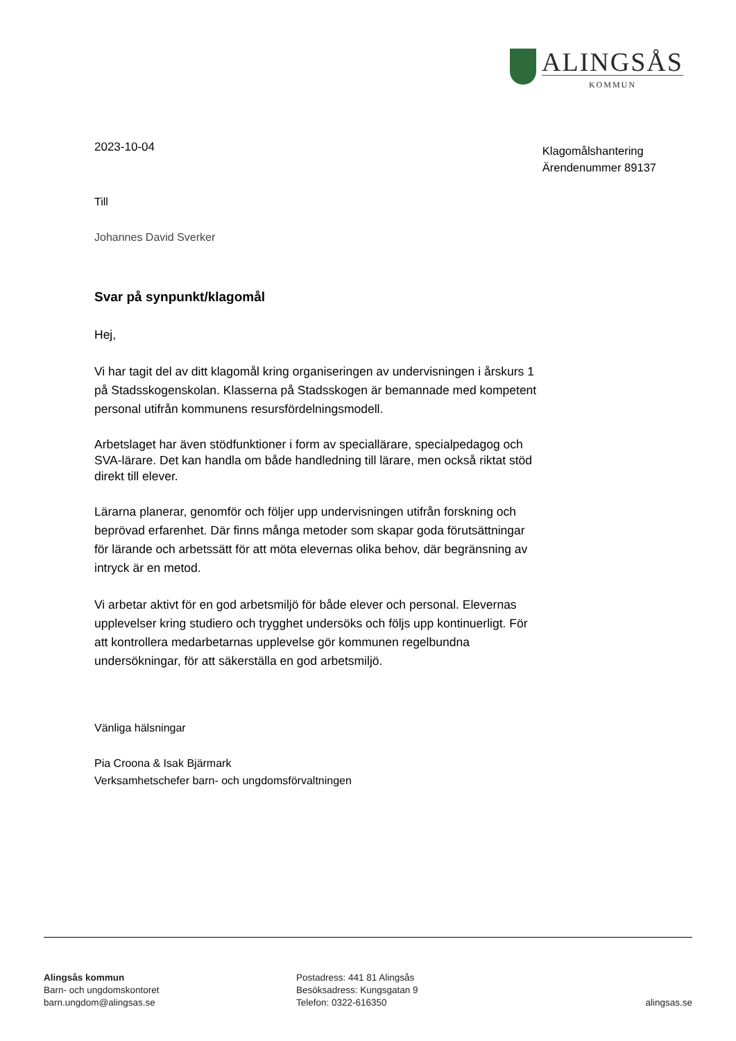ALINGSÅS
KOMMUN
2023-10-04
Klagomålshantering
Ärendenummer 89137
Till
Johannes David Sverker
Svar på synpunkt/klagomål
Hej,
Vi har tagit del av ditt klagomål kring organiseringen av undervisningen i årskurs 1 på Stadsskogenskolan. Klasserna på Stadsskogen är bemannade med kompetent personal utifrån kommunens resursfördelningsmodell.
Arbetslaget har även stödfunktioner i form av speciallärare, specialpedagog och SVA-lärare. Det kan handla om både handledning till lärare, men också riktat stöd direkt till elever.
Lärarna planerar, genomför och följer upp undervisningen utifrån forskning och beprövad erfarenhet. Där finns många metoder som skapar goda förutsättningar för lärande och arbetssätt för att möta elevernas olika behov, där begränsning av intryck är en metod.
Vi arbetar aktivt för en god arbetsmiljö för både elever och personal. Elevernas upplevelser kring studiero och trygghet undersöks och följs upp kontinuerligt. För att kontrollera medarbetarnas upplevelse gör kommunen regelbundna undersökningar, för att säkerställa en god arbetsmiljö.
Vänliga hälsningar
Pia Croona & Isak Bjärmark
Verksamhetschefer barn- och ungdomsförvaltningen
Alingsås kommun
Barn- och ungdomskontoret
barn.ungdom@alingsas.se
Postadress: 441 81 Alingsås
Besöksadress: Kungsgatan 9
Telefon: 0322-616350
alingsas.se